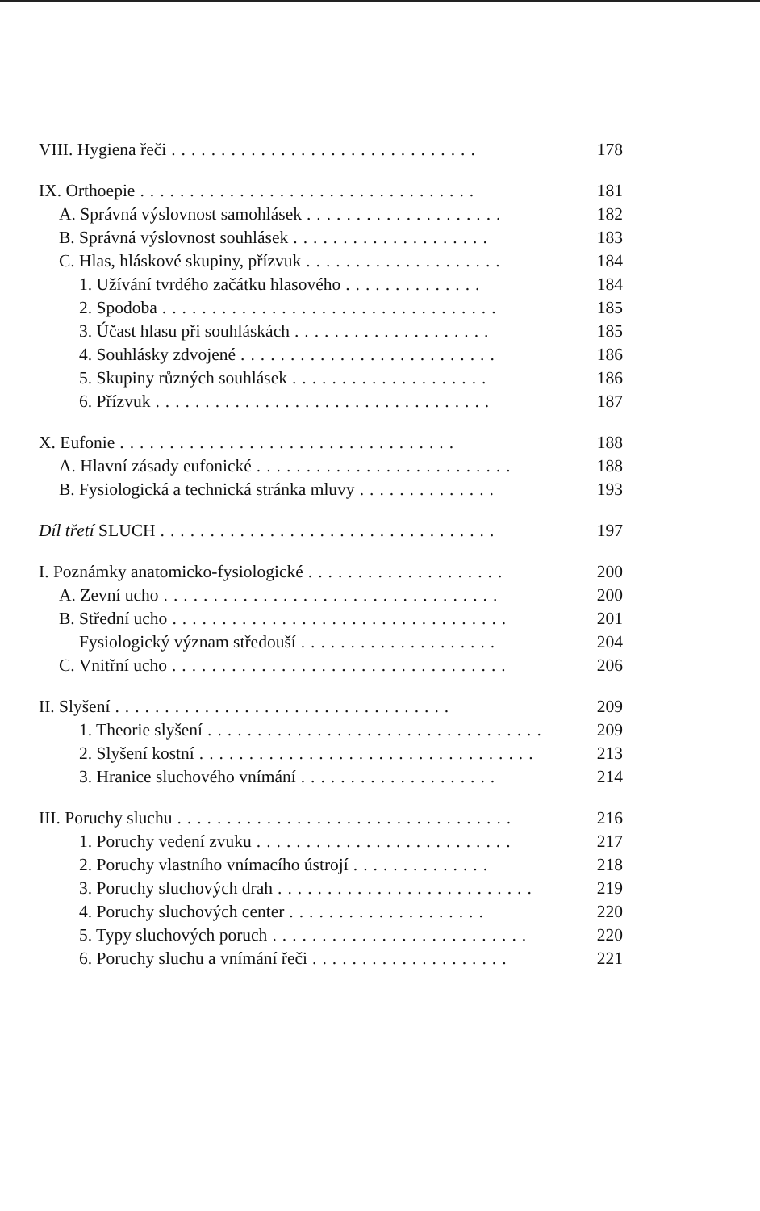VIII. Hygiena řeči............................... 178
IX. Orthoepie.................................. 181
A. Správná výslovnost samohlásek.................... 182
B. Správná výslovnost souhlásek.................... 183
C. Hlas, hláskové skupiny, přízvuk.................... 184
1. Užívání tvrdého začátku hlasového.............. 184
2. Spodoba.................................. 185
3. Účast hlasu při souhláskách.................... 185
4. Souhlásky zdvojené.......................... 186
5. Skupiny různých souhlásek.................... 186
6. Přízvuk.................................. 187
X. Eufonie.................................. 188
A. Hlavní zásady eufonické.......................... 188
B. Fysiologická a technická stránka mluvy.............. 193
Díl třetí SLUCH.................................. 197
I. Poznámky anatomicko-fysiologické.................... 200
A. Zevní ucho.................................. 200
B. Střední ucho.................................. 201
Fysiologický význam středouší.................... 204
C. Vnitřní ucho.................................. 206
II. Slyšení.................................. 209
1. Theorie slyšení.................................. 209
2. Slyšení kostní.................................. 213
3. Hranice sluchového vnímání.................... 214
III. Poruchy sluchu.................................. 216
1. Poruchy vedení zvuku.......................... 217
2. Poruchy vlastního vnímacího ústrojí.............. 218
3. Poruchy sluchových drah.......................... 219
4. Poruchy sluchových center.................... 220
5. Typy sluchových poruch.......................... 220
6. Poruchy sluchu a vnímání řeči.................... 221